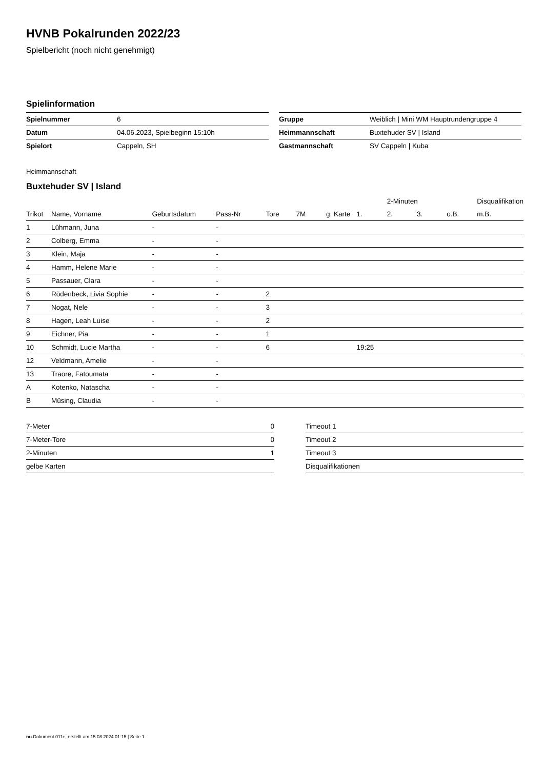HVNB Pokalrunden 2022/23
Spielbericht (noch nicht genehmigt)
Spielinformation
| Spielnummer | 6 |
| Datum | 04.06.2023, Spielbeginn 15:10h |
| Spielort | Cappeln, SH |
| Gruppe | Weiblich / Mini WM Hauptrundengruppe 4 |
| Heimmannschaft | Buxtehuder SV / Island |
| Gastmannschaft | SV Cappeln / Kuba |
Heimmannschaft
Buxtehuder SV | Island
| | | | | | | | | 2-Minuten | | | Disqualifikation |
| --- | --- | --- | --- | --- | --- | --- | --- | --- | --- | --- | --- |
| Trikot | Name, Vorname | Geburtsdatum | Pass-Nr | Tore | 7M | g. Karte | 1. | 2. | 3. | o.B. | m.B. |
| 1 | Lühmann, Juna | - | - | | | | | | | | |
| 2 | Colberg, Emma | - | - | | | | | | | | |
| 3 | Klein, Maja | - | - | | | | | | | | |
| 4 | Hamm, Helene Marie | - | - | | | | | | | | |
| 5 | Passauer, Clara | - | - | | | | | | | | |
| 6 | Rödenbeck, Livia Sophie | - | - | 2 | | | | | | | |
| 7 | Nogat, Nele | - | - | 3 | | | | | | | |
| 8 | Hagen, Leah Luise | - | - | 2 | | | | | | | |
| 9 | Eichner, Pia | - | - | 1 | | | | | | | |
| 10 | Schmidt, Lucie Martha | - | - | 6 | | | 19:25 | | | | |
| 12 | Veldmann, Amelie | - | - | | | | | | | | |
| 13 | Traore, Fatoumata | - | - | | | | | | | | |
| A | Kotenko, Natascha | - | - | | | | | | | | |
| B | Müsing, Claudia | - | - | | | | | | | | |
| 7-Meter | 0 |
| 7-Meter-Tore | 0 |
| 2-Minuten | 1 |
| gelbe Karten | |
| Timeout 1 |
| Timeout 2 |
| Timeout 3 |
| Disqualifikationen |
nu.Dokument 011e, erstellt am 15.08.2024 01:15 | Seite 1